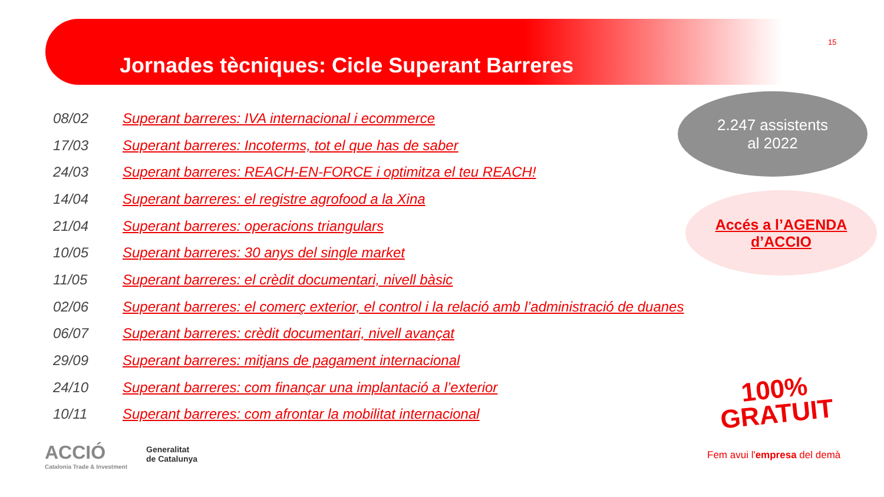Jornades tècniques: Cicle Superant Barreres
15
| 08/02 | Superant barreres: IVA internacional i ecommerce |
| 17/03 | Superant barreres: Incoterms, tot el que has de saber |
| 24/03 | Superant barreres: REACH-EN-FORCE i optimitza el teu REACH! |
| 14/04 | Superant barreres: el registre agrofood a la Xina |
| 21/04 | Superant barreres: operacions triangulars |
| 10/05 | Superant barreres: 30 anys del single market |
| 11/05 | Superant barreres: el crèdit documentari, nivell bàsic |
| 02/06 | Superant barreres: el comerç exterior, el control i la relació amb l’administració de duanes |
| 06/07 | Superant barreres: crèdit documentari, nivell avançat |
| 29/09 | Superant barreres: mitjans de pagament internacional |
| 24/10 | Superant barreres: com finançar una implantació a l’exterior |
| 10/11 | Superant barreres: com afrontar la mobilitat internacional |
2.247 assistents
al 2022
Accés a l’AGENDA
d’ACCIO
100%
GRATUIT
Fem avui l'empresa del demà
ACCIÓ
Catalonia Trade & Investment
Generalitat
de Catalunya